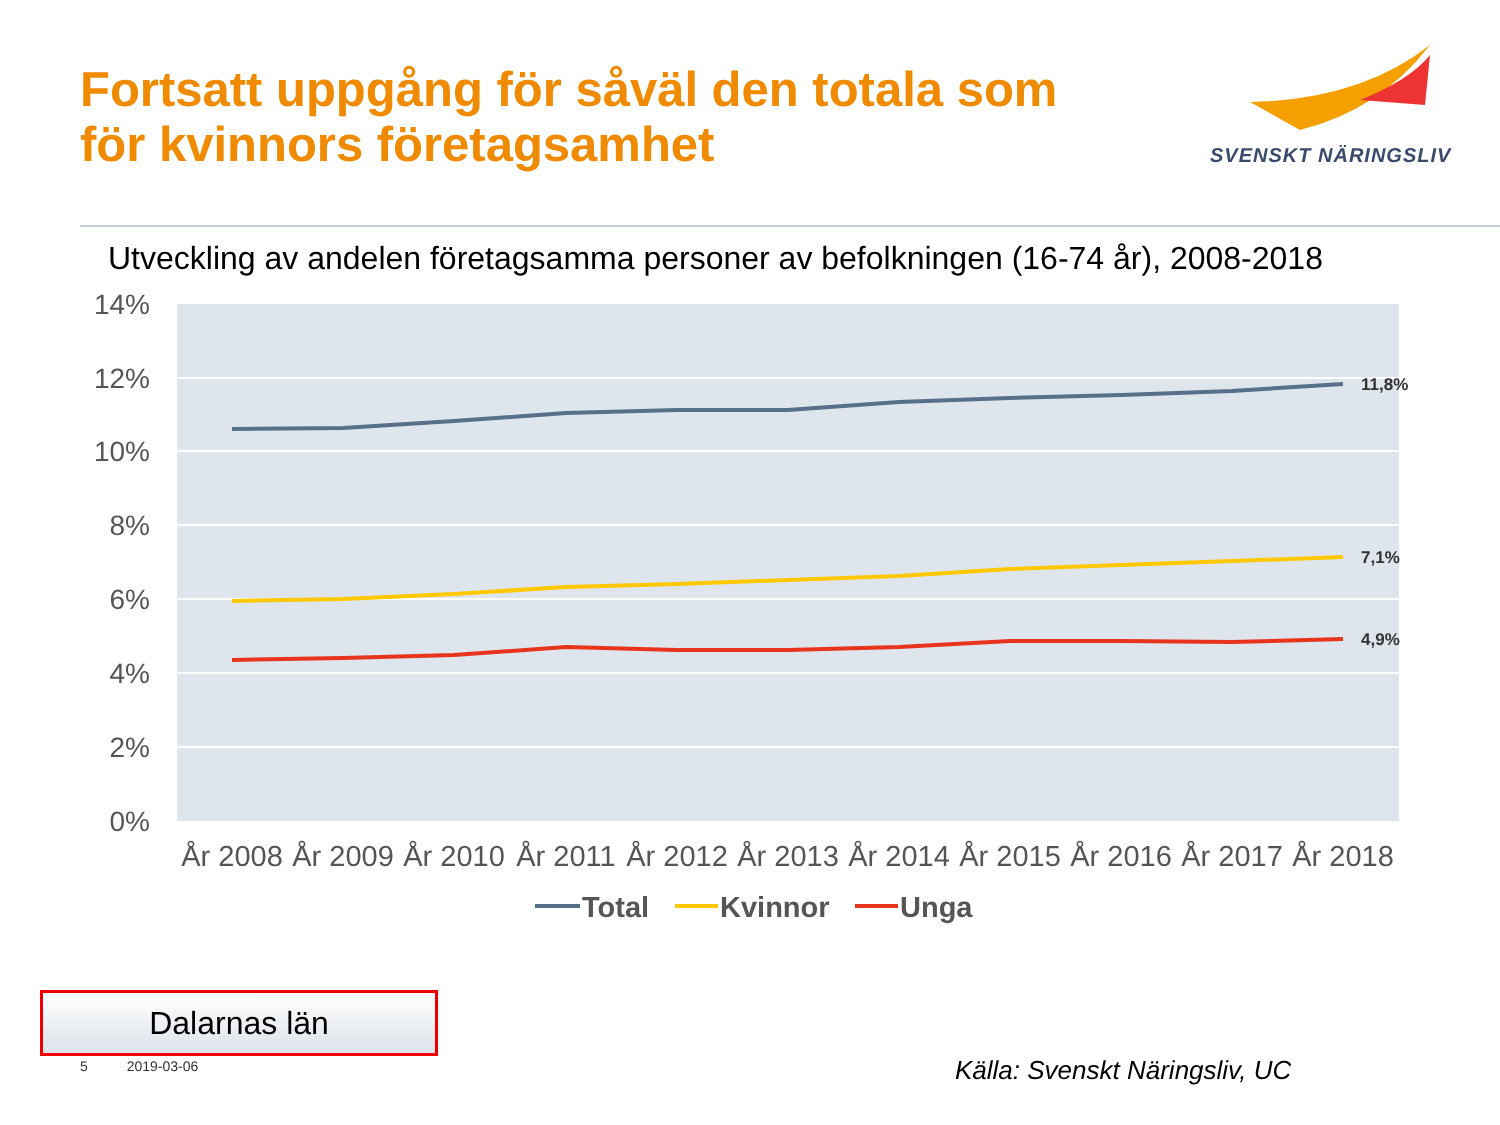Fortsatt uppgång för såväl den totala som
för kvinnors företagsamhet
SVENSKT NÄRINGSLIV
Utveckling av andelen företagsamma personer av befolkningen (16-74 år), 2008-2018
14%
12%
10%
8%
6%
4%
2%
0%
11,8%
7,1%
4,9%
År 2008
År 2009
År 2010
År 2011
År 2012
År 2013
År 2014
År 2015
År 2016
År 2017
År 2018
Total
Kvinnor
Unga
Dalarnas län
5 2019-03-06 Källa: Svenskt Näringsliv, UC